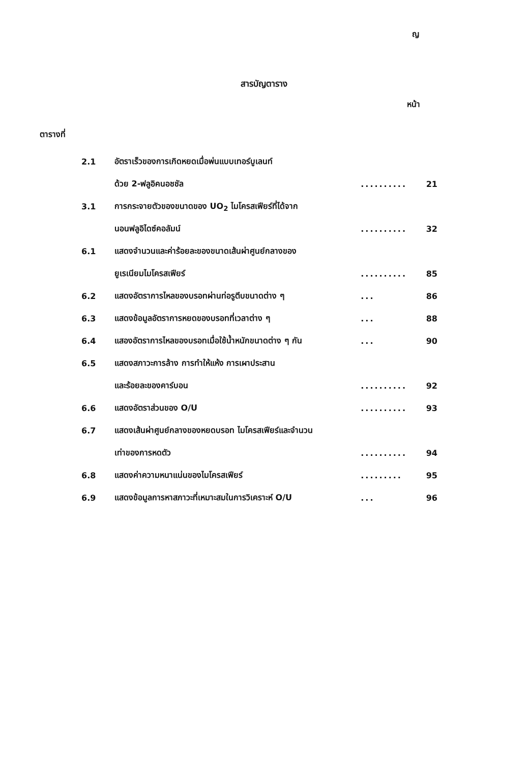ญ
สารบัญตาราง
หน้า
ตารางที่
| 2.1 | อัตราเร็วของการเกิดหยดเมื่อพ่นแบบเทอร์บูเลนท์ | | |
| | ด้วย 2-ฟลูอิคนอชชัล | .......... | 21 |
| 3.1 | การกระจายตัวของขนาดของ UO<sub>2</sub> ไมโครสเฟียร์ที่ได้จาก | | |
| | นอนฟลูอิไดซ์คอลัมน์ | .......... | 32 |
| 6.1 | แสดงจำนวนและค่าร้อยละของขนาดเส้นผ่าศูนย์กลางของ | | |
| | ยูเรเนียมไมโครสเฟียร์ | .......... | 85 |
| 6.2 | แสดงอัตราการไหลของบรอทผ่านท่อรูตีบขนาดต่าง ๆ | ... | 86 |
| 6.3 | แสดงข้อมูลอัตราการหยดของบรอทที่เวลาต่าง ๆ | ... | 88 |
| 6.4 | แสองอัตราการไหลของบรอทเมื่อใช้น้ำหนักขนาดต่าง ๆ กัน | ... | 90 |
| 6.5 | แสดงสภาวะการล้าง การทำให้แห้ง การเผาประสาน | | |
| | และร้อยละของคาร์บอน | .......... | 92 |
| 6.6 | แสดงอัตราส่วนของ O/U | .......... | 93 |
| 6.7 | แสดงเส้นผ่าศูนย์กลางของหยดบรอท ไมโครสเฟียร์และจำนวน | | |
| | เท่าของการหดตัว | .......... | 94 |
| 6.8 | แสดงค่าความหนาแน่นของไมโครสเฟียร์ | ......... | 95 |
| 6.9 | แสดงข้อมูลการหาสภาวะที่เหมาะสมในการวิเคราะห์ O/U | ... | 96 |